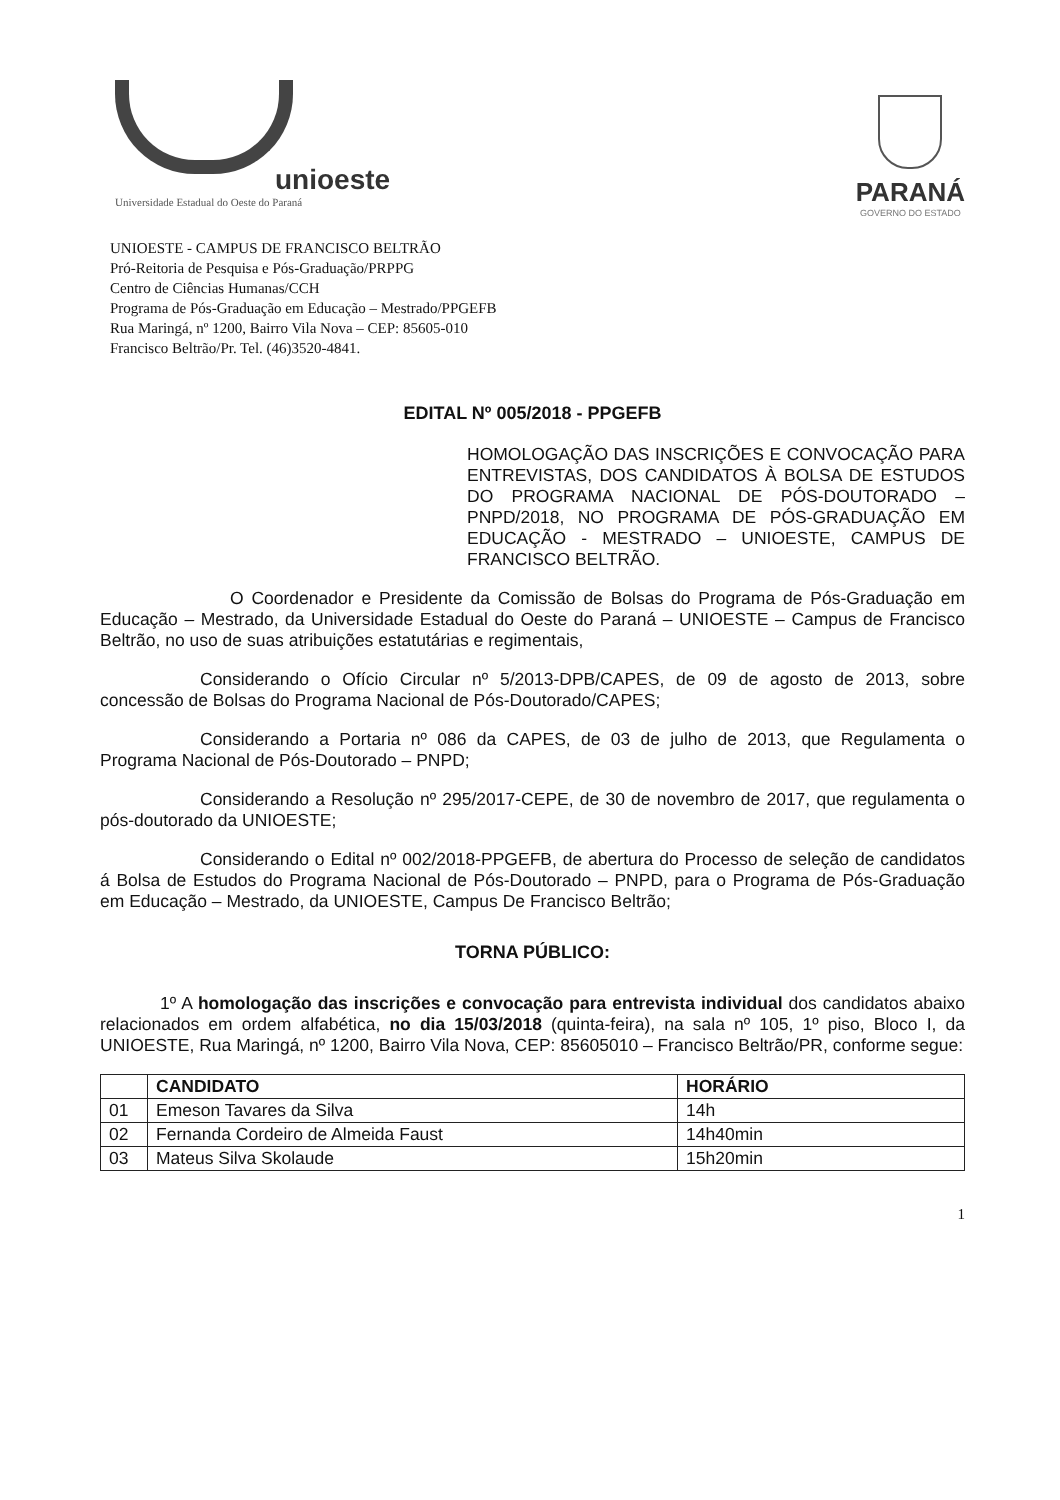unioeste
Universidade Estadual do Oeste do Paraná
PARANÁ
GOVERNO DO ESTADO
UNIOESTE - CAMPUS DE FRANCISCO BELTRÃO
Pró-Reitoria de Pesquisa e Pós-Graduação/PRPPG
Centro de Ciências Humanas/CCH
Programa de Pós-Graduação em Educação – Mestrado/PPGEFB
Rua Maringá, nº 1200, Bairro Vila Nova – CEP: 85605-010
Francisco Beltrão/Pr. Tel. (46)3520-4841.
EDITAL Nº 005/2018 - PPGEFB
HOMOLOGAÇÃO DAS INSCRIÇÕES E CONVOCAÇÃO PARA ENTREVISTAS, DOS CANDIDATOS À BOLSA DE ESTUDOS DO PROGRAMA NACIONAL DE PÓS-DOUTORADO – PNPD/2018, NO PROGRAMA DE PÓS-GRADUAÇÃO EM EDUCAÇÃO - MESTRADO – UNIOESTE, CAMPUS DE FRANCISCO BELTRÃO.
O Coordenador e Presidente da Comissão de Bolsas do Programa de Pós-Graduação em Educação – Mestrado, da Universidade Estadual do Oeste do Paraná – UNIOESTE – Campus de Francisco Beltrão, no uso de suas atribuições estatutárias e regimentais,
Considerando o Ofício Circular nº 5/2013-DPB/CAPES, de 09 de agosto de 2013, sobre concessão de Bolsas do Programa Nacional de Pós-Doutorado/CAPES;
Considerando a Portaria nº 086 da CAPES, de 03 de julho de 2013, que Regulamenta o Programa Nacional de Pós-Doutorado – PNPD;
Considerando a Resolução nº 295/2017-CEPE, de 30 de novembro de 2017, que regulamenta o pós-doutorado da UNIOESTE;
Considerando o Edital nº 002/2018-PPGEFB, de abertura do Processo de seleção de candidatos á Bolsa de Estudos do Programa Nacional de Pós-Doutorado – PNPD, para o Programa de Pós-Graduação em Educação – Mestrado, da UNIOESTE, Campus De Francisco Beltrão;
TORNA PÚBLICO:
1º A homologação das inscrições e convocação para entrevista individual dos candidatos abaixo relacionados em ordem alfabética, no dia 15/03/2018 (quinta-feira), na sala nº 105, 1º piso, Bloco I, da UNIOESTE, Rua Maringá, nº 1200, Bairro Vila Nova, CEP: 85605010 – Francisco Beltrão/PR, conforme segue:
| | CANDIDATO | HORÁRIO |
| --- | --- | --- |
| 01 | Emeson Tavares da Silva | 14h |
| 02 | Fernanda Cordeiro de Almeida Faust | 14h40min |
| 03 | Mateus Silva Skolaude | 15h20min |
1